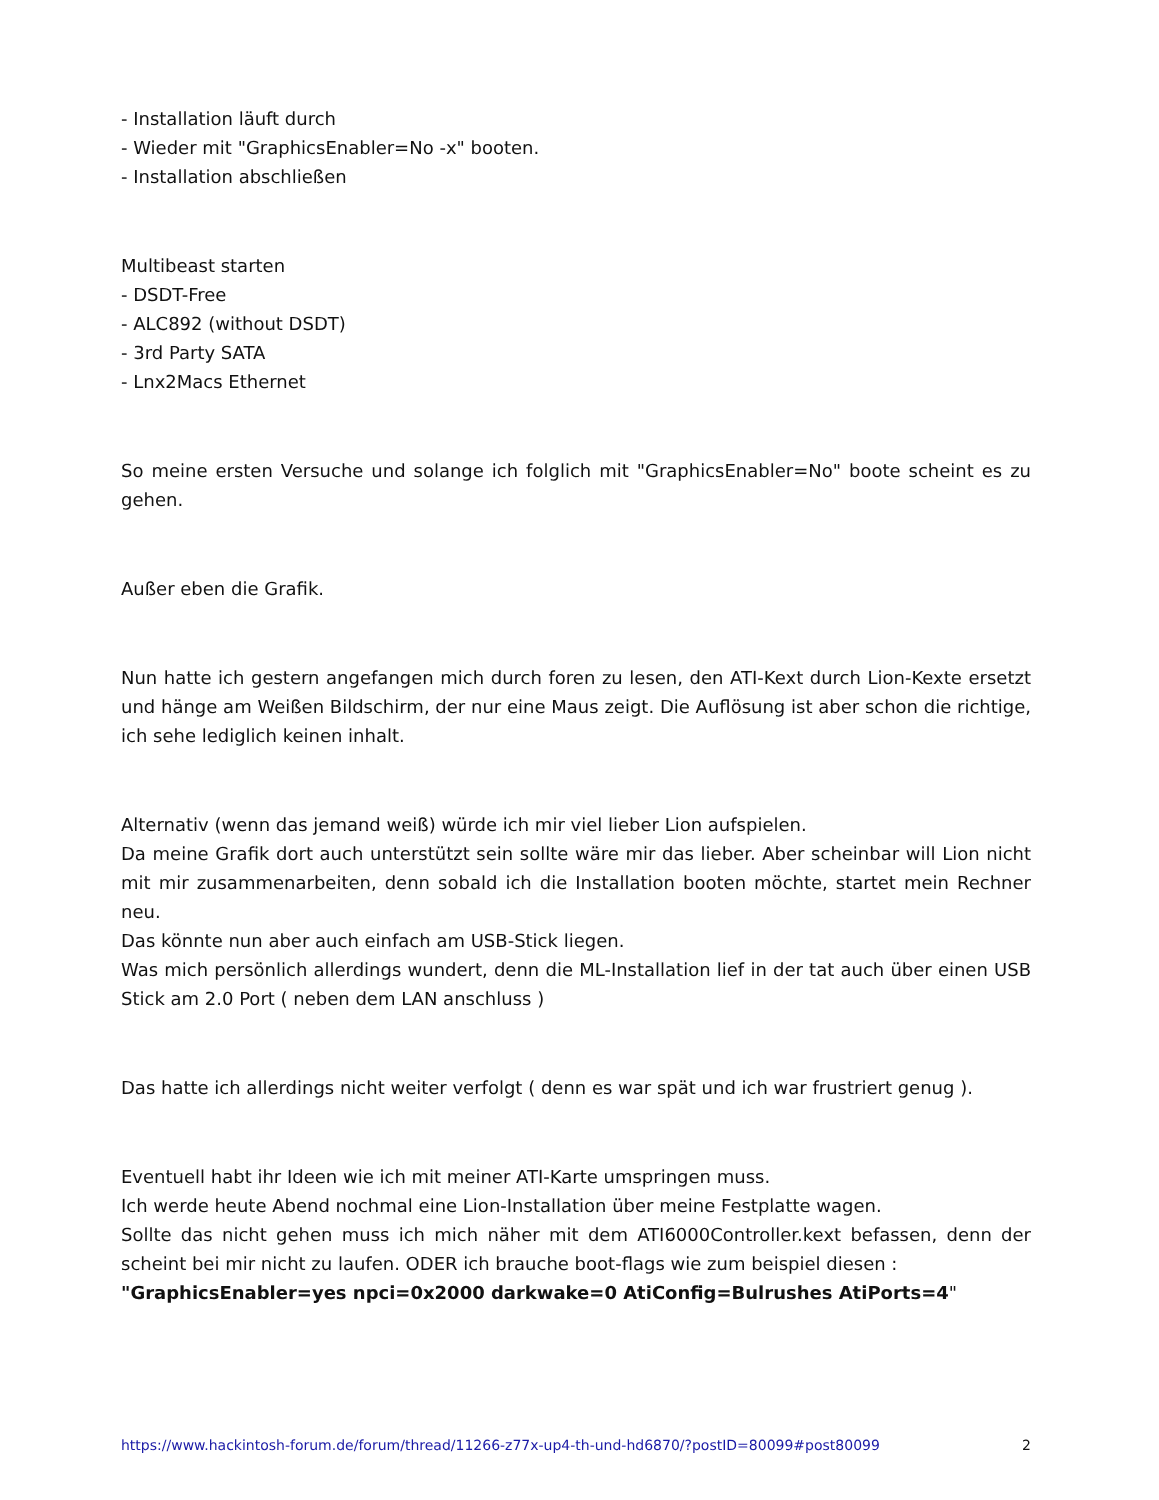- Installation läuft durch
- Wieder mit "GraphicsEnabler=No -x" booten.
- Installation abschließen
Multibeast starten
- DSDT-Free
- ALC892 (without DSDT)
- 3rd Party SATA
- Lnx2Macs Ethernet
So meine ersten Versuche und solange ich folglich mit "GraphicsEnabler=No" boote scheint es zu gehen.
Außer eben die Grafik.
Nun hatte ich gestern angefangen mich durch foren zu lesen, den ATI-Kext durch Lion-Kexte ersetzt und hänge am Weißen Bildschirm, der nur eine Maus zeigt. Die Auflösung ist aber schon die richtige, ich sehe lediglich keinen inhalt.
Alternativ (wenn das jemand weiß) würde ich mir viel lieber Lion aufspielen.
Da meine Grafik dort auch unterstützt sein sollte wäre mir das lieber. Aber scheinbar will Lion nicht mit mir zusammenarbeiten, denn sobald ich die Installation booten möchte, startet mein Rechner neu.
Das könnte nun aber auch einfach am USB-Stick liegen.
Was mich persönlich allerdings wundert, denn die ML-Installation lief in der tat auch über einen USB Stick am 2.0 Port ( neben dem LAN anschluss )
Das hatte ich allerdings nicht weiter verfolgt ( denn es war spät und ich war frustriert genug ).
Eventuell habt ihr Ideen wie ich mit meiner ATI-Karte umspringen muss.
Ich werde heute Abend nochmal eine Lion-Installation über meine Festplatte wagen.
Sollte das nicht gehen muss ich mich näher mit dem ATI6000Controller.kext befassen, denn der scheint bei mir nicht zu laufen. ODER ich brauche boot-flags wie zum beispiel diesen :
"GraphicsEnabler=yes npci=0x2000 darkwake=0 AtiConfig=Bulrushes AtiPorts=4"
https://www.hackintosh-forum.de/forum/thread/11266-z77x-up4-th-und-hd6870/?postID=80099#post80099 2